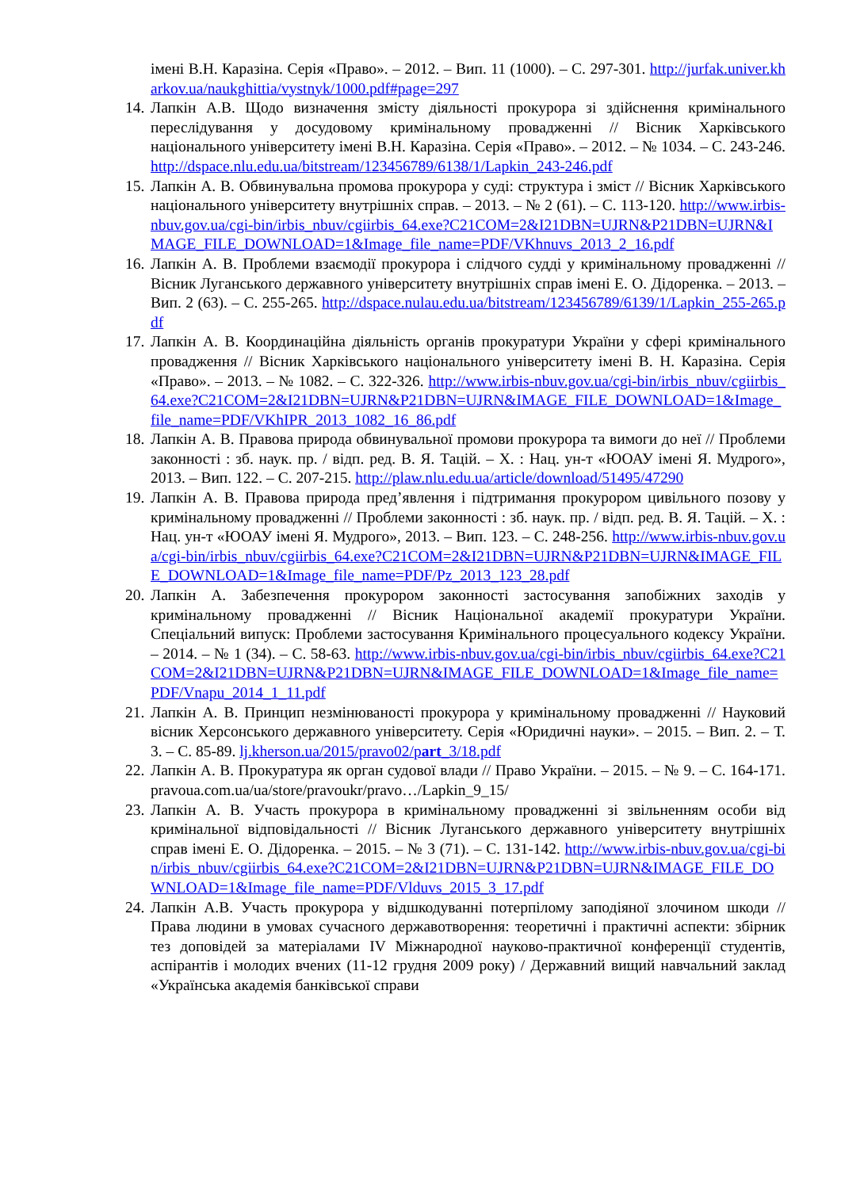імені В.Н. Каразіна. Серія «Право». – 2012. – Вип. 11 (1000). – С. 297-301. http://jurfak.univer.kharkov.ua/naukghittia/vystnyk/1000.pdf#page=297
14. Лапкін А.В. Щодо визначення змісту діяльності прокурора зі здійснення кримінального переслідування у досудовому кримінальному провадженні // Вісник Харківського національного університету імені В.Н. Каразіна. Серія «Право». – 2012. – № 1034. – С. 243-246. http://dspace.nlu.edu.ua/bitstream/123456789/6138/1/Lapkin_243-246.pdf
15. Лапкін А. В. Обвинувальна промова прокурора у суді: структура і зміст // Вісник Харківського національного університету внутрішніх справ. – 2013. – № 2 (61). – С. 113-120. http://www.irbis-nbuv.gov.ua/cgi-bin/irbis_nbuv/cgiirbis_64.exe?C21COM=2&I21DBN=UJRN&P21DBN=UJRN&IMAGE_FILE_DOWNLOAD=1&Image_file_name=PDF/VKhnuvs_2013_2_16.pdf
16. Лапкін А. В. Проблеми взаємодії прокурора і слідчого судді у кримінальному провадженні // Вісник Луганського державного університету внутрішніх справ імені Е. О. Дідоренка. – 2013. – Вип. 2 (63). – С. 255-265. http://dspace.nulau.edu.ua/bitstream/123456789/6139/1/Lapkin_255-265.pdf
17. Лапкін А. В. Координаційна діяльність органів прокуратури України у сфері кримінального провадження // Вісник Харківського національного університету імені В. Н. Каразіна. Серія «Право». – 2013. – № 1082. – С. 322-326. http://www.irbis-nbuv.gov.ua/cgi-bin/irbis_nbuv/cgiirbis_64.exe?C21COM=2&I21DBN=UJRN&P21DBN=UJRN&IMAGE_FILE_DOWNLOAD=1&Image_file_name=PDF/VKhIPR_2013_1082_16_86.pdf
18. Лапкін А. В. Правова природа обвинувальної промови прокурора та вимоги до неї // Проблеми законності : зб. наук. пр. / відп. ред. В. Я. Тацій. – Х. : Нац. ун-т «ЮОАУ імені Я. Мудрого», 2013. – Вип. 122. – С. 207-215. http://plaw.nlu.edu.ua/article/download/51495/47290
19. Лапкін А. В. Правова природа пред’явлення і підтримання прокурором цивільного позову у кримінальному провадженні // Проблеми законності : зб. наук. пр. / відп. ред. В. Я. Тацій. – Х. : Нац. ун-т «ЮОАУ імені Я. Мудрого», 2013. – Вип. 123. – С. 248-256. http://www.irbis-nbuv.gov.ua/cgi-bin/irbis_nbuv/cgiirbis_64.exe?C21COM=2&I21DBN=UJRN&P21DBN=UJRN&IMAGE_FILE_DOWNLOAD=1&Image_file_name=PDF/Pz_2013_123_28.pdf
20. Лапкін А. Забезпечення прокурором законності застосування запобіжних заходів у кримінальному провадженні // Вісник Національної академії прокуратури України. Спеціальний випуск: Проблеми застосування Кримінального процесуального кодексу України. – 2014. – № 1 (34). – С. 58-63. http://www.irbis-nbuv.gov.ua/cgi-bin/irbis_nbuv/cgiirbis_64.exe?C21COM=2&I21DBN=UJRN&P21DBN=UJRN&IMAGE_FILE_DOWNLOAD=1&Image_file_name=PDF/Vnapu_2014_1_11.pdf
21. Лапкін А. В. Принцип незмінюваності прокурора у кримінальному провадженні // Науковий вісник Херсонського державного університету. Серія «Юридичні науки». – 2015. – Вип. 2. – Т. 3. – С. 85-89. lj.kherson.ua/2015/pravo02/part_3/18.pdf
22. Лапкін А. В. Прокуратура як орган судової влади // Право України. – 2015. – № 9. – С. 164-171. pravoua.com.ua/ua/store/pravoukr/pravo…/Lapkin_9_15/
23. Лапкін А. В. Участь прокурора в кримінальному провадженні зі звільненням особи від кримінальної відповідальності // Вісник Луганського державного університету внутрішніх справ імені Е. О. Дідоренка. – 2015. – № 3 (71). – С. 131-142. http://www.irbis-nbuv.gov.ua/cgi-bin/irbis_nbuv/cgiirbis_64.exe?C21COM=2&I21DBN=UJRN&P21DBN=UJRN&IMAGE_FILE_DOWNLOAD=1&Image_file_name=PDF/Vlduvs_2015_3_17.pdf
24. Лапкін А.В. Участь прокурора у відшкодуванні потерпілому заподіяної злочином шкоди // Права людини в умовах сучасного державотворення: теоретичні і практичні аспекти: збірник тез доповідей за матеріалами IV Міжнародної науково-практичної конференції студентів, аспірантів і молодих вчених (11-12 грудня 2009 року) / Державний вищий навчальний заклад «Українська академія банківської справи